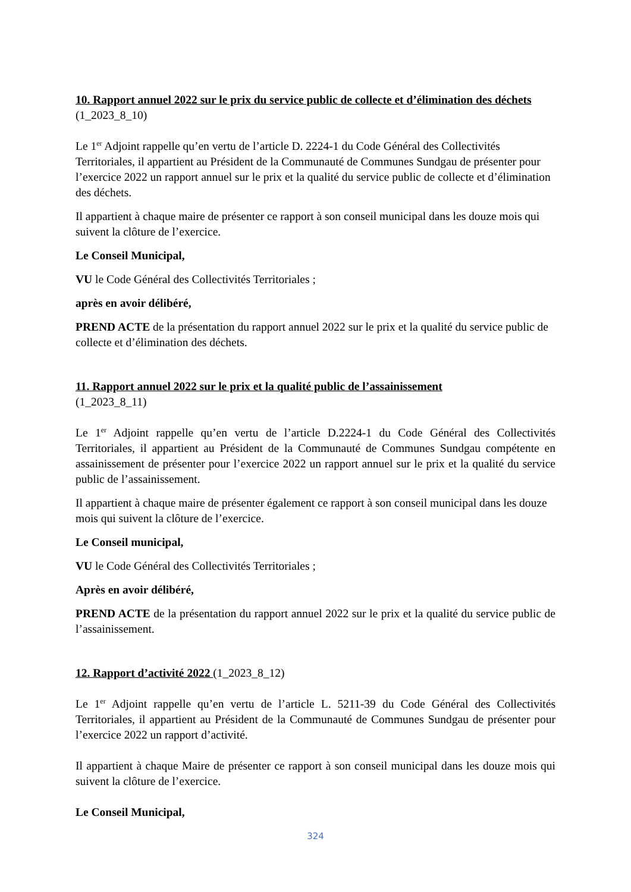10. Rapport annuel 2022 sur le prix du service public de collecte et d’élimination des déchets (1_2023_8_10)
Le 1<sup>er</sup> Adjoint rappelle qu’en vertu de l’article D. 2224-1 du Code Général des Collectivités Territoriales, il appartient au Président de la Communauté de Communes Sundgau de présenter pour l’exercice 2022 un rapport annuel sur le prix et la qualité du service public de collecte et d’élimination des déchets.
Il appartient à chaque maire de présenter ce rapport à son conseil municipal dans les douze mois qui suivent la clôture de l’exercice.
Le Conseil Municipal,
VU le Code Général des Collectivités Territoriales ;
après en avoir délibéré,
PREND ACTE de la présentation du rapport annuel 2022 sur le prix et la qualité du service public de collecte et d’élimination des déchets.
11. Rapport annuel 2022 sur le prix et la qualité public de l’assainissement
(1_2023_8_11)
Le 1<sup>er</sup> Adjoint rappelle qu’en vertu de l’article D.2224-1 du Code Général des Collectivités Territoriales, il appartient au Président de la Communauté de Communes Sundgau compétente en assainissement de présenter pour l’exercice 2022 un rapport annuel sur le prix et la qualité du service public de l’assainissement.
Il appartient à chaque maire de présenter également ce rapport à son conseil municipal dans les douze mois qui suivent la clôture de l’exercice.
Le Conseil municipal,
VU le Code Général des Collectivités Territoriales ;
Après en avoir délibéré,
PREND ACTE de la présentation du rapport annuel 2022 sur le prix et la qualité du service public de l’assainissement.
12. Rapport d’activité 2022 (1_2023_8_12)
Le 1<sup>er</sup> Adjoint rappelle qu’en vertu de l’article L. 5211-39 du Code Général des Collectivités Territoriales, il appartient au Président de la Communauté de Communes Sundgau de présenter pour l’exercice 2022 un rapport d’activité.
Il appartient à chaque Maire de présenter ce rapport à son conseil municipal dans les douze mois qui suivent la clôture de l’exercice.
Le Conseil Municipal,
324